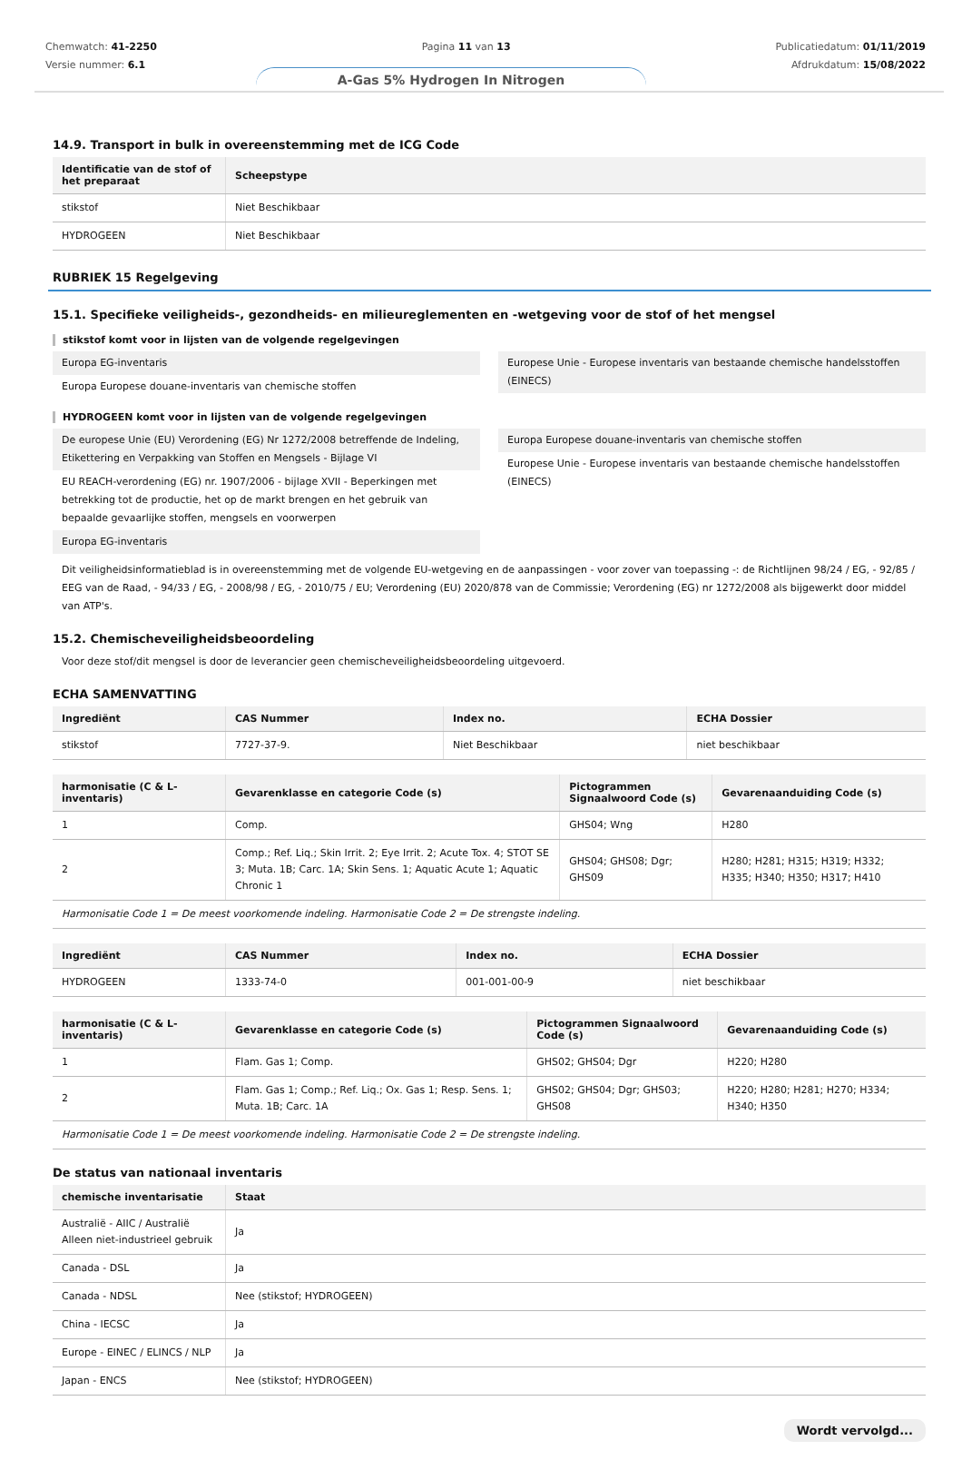Chemwatch: 41-2250
Versie nummer: 6.1
Pagina 11 van 13 Publicatiedatum: 01/11/2019
Afdrukdatum: 15/08/2022
A-Gas 5% Hydrogen In Nitrogen
14.9. Transport in bulk in overeenstemming met de ICG Code
| Identificatie van de stof of het preparaat | Scheepstype |
| --- | --- |
| stikstof | Niet Beschikbaar |
| HYDROGEEN | Niet Beschikbaar |
RUBRIEK 15 Regelgeving
15.1. Specifieke veiligheids-, gezondheids- en milieureglementen en -wetgeving voor de stof of het mengsel
stikstof komt voor in lijsten van de volgende regelgevingen
Europa EG-inventaris
Europa Europese douane-inventaris van chemische stoffen
Europese Unie - Europese inventaris van bestaande chemische handelsstoffen (EINECS)
HYDROGEEN komt voor in lijsten van de volgende regelgevingen
De europese Unie (EU) Verordening (EG) Nr 1272/2008 betreffende de Indeling, Etikettering en Verpakking van Stoffen en Mengsels - Bijlage VI
EU REACH-verordening (EG) nr. 1907/2006 - bijlage XVII - Beperkingen met betrekking tot de productie, het op de markt brengen en het gebruik van bepaalde gevaarlijke stoffen, mengsels en voorwerpen
Europa EG-inventaris
Europa Europese douane-inventaris van chemische stoffen
Europese Unie - Europese inventaris van bestaande chemische handelsstoffen (EINECS)
Dit veiligheidsinformatieblad is in overeenstemming met de volgende EU-wetgeving en de aanpassingen - voor zover van toepassing -: de Richtlijnen 98/24 / EG, - 92/85 / EEG van de Raad, - 94/33 / EG, - 2008/98 / EG, - 2010/75 / EU; Verordening (EU) 2020/878 van de Commissie; Verordening (EG) nr 1272/2008 als bijgewerkt door middel van ATP's.
15.2. Chemischeveiligheidsbeoordeling
Voor deze stof/dit mengsel is door de leverancier geen chemischeveiligheidsbeoordeling uitgevoerd.
ECHA SAMENVATTING
| Ingrediënt | CAS Nummer | Index no. | ECHA Dossier |
| --- | --- | --- | --- |
| stikstof | 7727-37-9. | Niet Beschikbaar | niet beschikbaar |
| harmonisatie (C & L-inventaris) | Gevarenklasse en categorie Code (s) | Pictogrammen Signaalwoord Code (s) | Gevarenaanduiding Code (s) |
| --- | --- | --- | --- |
| 1 | Comp. | GHS04; Wng | H280 |
| 2 | Comp.; Ref. Liq.; Skin Irrit. 2; Eye Irrit. 2; Acute Tox. 4; STOT SE 3; Muta. 1B; Carc. 1A; Skin Sens. 1; Aquatic Acute 1; Aquatic Chronic 1 | GHS04; GHS08; Dgr; GHS09 | H280; H281; H315; H319; H332; H335; H340; H350; H317; H410 |
| Harmonisatie Code 1 = De meest voorkomende indeling. Harmonisatie Code 2 = De strengste indeling. | | | |
| Ingrediënt | CAS Nummer | Index no. | ECHA Dossier |
| --- | --- | --- | --- |
| HYDROGEEN | 1333-74-0 | 001-001-00-9 | niet beschikbaar |
| harmonisatie (C & L-inventaris) | Gevarenklasse en categorie Code (s) | Pictogrammen Signaalwoord Code (s) | Gevarenaanduiding Code (s) |
| --- | --- | --- | --- |
| 1 | Flam. Gas 1; Comp. | GHS02; GHS04; Dgr | H220; H280 |
| 2 | Flam. Gas 1; Comp.; Ref. Liq.; Ox. Gas 1; Resp. Sens. 1; Muta. 1B; Carc. 1A | GHS02; GHS04; Dgr; GHS03; GHS08 | H220; H280; H281; H270; H334; H340; H350 |
| Harmonisatie Code 1 = De meest voorkomende indeling. Harmonisatie Code 2 = De strengste indeling. | | | |
De status van nationaal inventaris
| chemische inventarisatie | Staat |
| --- | --- |
| Australië - AIIC / Australië Alleen niet-industrieel gebruik | Ja |
| Canada - DSL | Ja |
| Canada - NDSL | Nee (stikstof; HYDROGEEN) |
| China - IECSC | Ja |
| Europe - EINEC / ELINCS / NLP | Ja |
| Japan - ENCS | Nee (stikstof; HYDROGEEN) |
Wordt vervolgd...